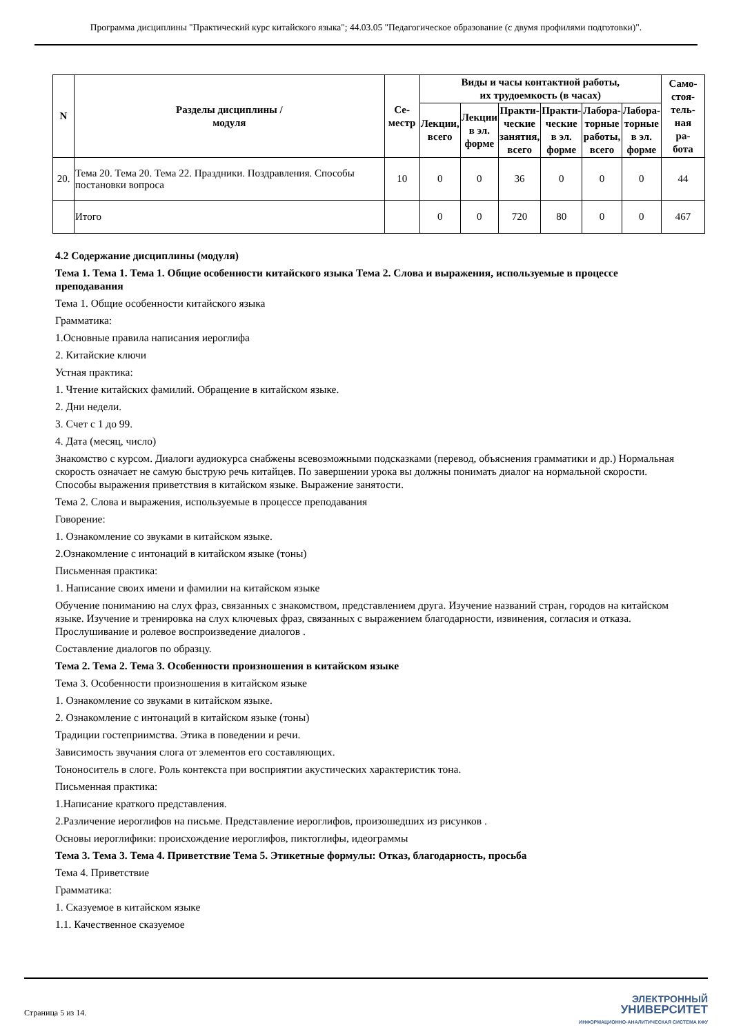Программа дисциплины "Практический курс китайского языка"; 44.03.05 "Педагогическое образование (с двумя профилями подготовки)".
| N | Разделы дисциплины / модуля | Се- местр | Виды и часы контактной работы, их трудоемкость (в часах) | | | | | | Само- стоя- тель- ная ра- бота |
| --- | --- | --- | --- | --- | --- | --- | --- | --- | --- |
| | | | Лекции, всего | Лекции в эл. форме | Практи- ческие занятия, всего | Практи- ческие в эл. форме | Лабора- торные работы, всего | Лабора- торные в эл. форме | |
| 20. | Тема 20. Тема 20. Тема 22. Праздники. Поздравления. Способы постановки вопроса | 10 | 0 | 0 | 36 | 0 | 0 | 0 | 44 |
| | Итого | | 0 | 0 | 720 | 80 | 0 | 0 | 467 |
4.2 Содержание дисциплины (модуля)
Тема 1. Тема 1. Тема 1. Общие особенности китайского языка Тема 2. Слова и выражения, используемые в процессе преподавания
Тема 1. Общие особенности китайского языка
Грамматика:
1.Основные правила написания иероглифа
2. Китайские ключи
Устная практика:
1. Чтение китайских фамилий. Обращение в китайском языке.
2. Дни недели.
3. Счет с 1 до 99.
4. Дата (месяц, число)
Знакомство с курсом. Диалоги аудиокурса снабжены всевозможными подсказками (перевод, объяснения грамматики и др.) Нормальная скорость означает не самую быструю речь китайцев. По завершении урока вы должны понимать диалог на нормальной скорости. Способы выражения приветствия в китайском языке. Выражение занятости.
Тема 2. Слова и выражения, используемые в процессе преподавания
Говорение:
1. Ознакомление со звуками в китайском языке.
2.Ознакомление с интонаций в китайском языке (тоны)
Письменная практика:
1. Написание своих имени и фамилии на китайском языке
Обучение пониманию на слух фраз, связанных с знакомством, представлением друга. Изучение названий стран, городов на китайском языке. Изучение и тренировка на слух ключевых фраз, связанных с выражением благодарности, извинения, согласия и отказа. Прослушивание и ролевое воспроизведение диалогов .
Составление диалогов по образцу.
Тема 2. Тема 2. Тема 3. Особенности произношения в китайском языке
Тема 3. Особенности произношения в китайском языке
1. Ознакомление со звуками в китайском языке.
2. Ознакомление с интонаций в китайском языке (тоны)
Традиции гостеприимства. Этика в поведении и речи.
Зависимость звучания слога от элементов его составляющих.
Тононоситель в слоге. Роль контекста при восприятии акустических характеристик тона.
Письменная практика:
1.Написание краткого представления.
2.Различение иероглифов на письме. Представление иероглифов, произошедших из рисунков .
Основы иероглифики: происхождение иероглифов, пиктоглифы, идеограммы
Тема 3. Тема 3. Тема 4. Приветствие Тема 5. Этикетные формулы: Отказ, благодарность, просьба
Тема 4. Приветствие
Грамматика:
1. Сказуемое в китайском языке
1.1. Качественное сказуемое
Страница 5 из 14.
ЭЛЕКТРОННЫЙ
УНИВЕРСИТЕТ
ИНФОРМАЦИОННО-АНАЛИТИЧЕСКАЯ СИСТЕМА КФУ